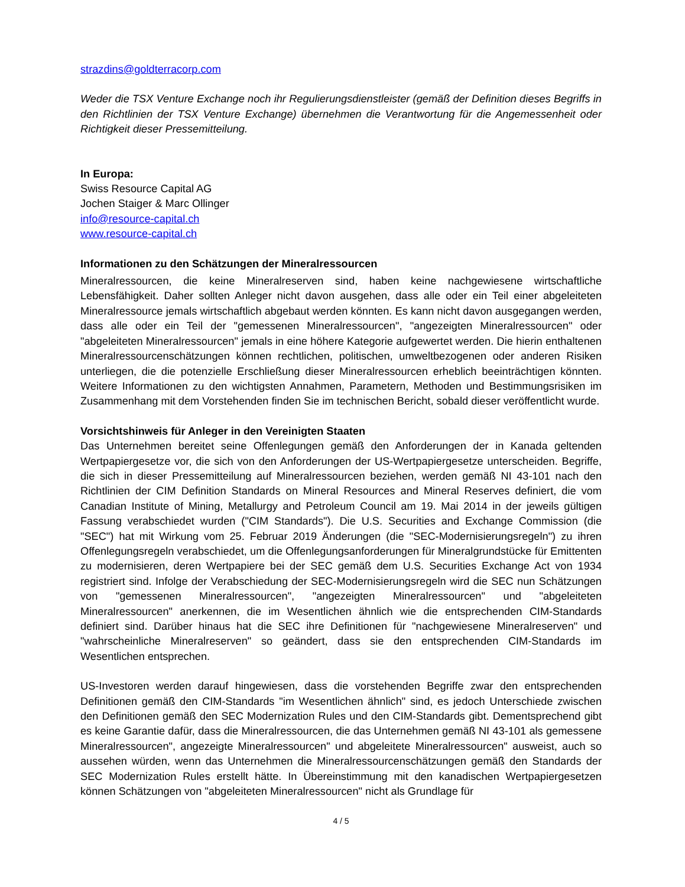strazdins@goldterracorp.com
Weder die TSX Venture Exchange noch ihr Regulierungsdienstleister (gemäß der Definition dieses Begriffs in den Richtlinien der TSX Venture Exchange) übernehmen die Verantwortung für die Angemessenheit oder Richtigkeit dieser Pressemitteilung.
In Europa:
Swiss Resource Capital AG
Jochen Staiger & Marc Ollinger
info@resource-capital.ch
www.resource-capital.ch
Informationen zu den Schätzungen der Mineralressourcen
Mineralressourcen, die keine Mineralreserven sind, haben keine nachgewiesene wirtschaftliche Lebensfähigkeit. Daher sollten Anleger nicht davon ausgehen, dass alle oder ein Teil einer abgeleiteten Mineralressource jemals wirtschaftlich abgebaut werden könnten. Es kann nicht davon ausgegangen werden, dass alle oder ein Teil der "gemessenen Mineralressourcen", "angezeigten Mineralressourcen" oder "abgeleiteten Mineralressourcen" jemals in eine höhere Kategorie aufgewertet werden. Die hierin enthaltenen Mineralressourcenschätzungen können rechtlichen, politischen, umweltbezogenen oder anderen Risiken unterliegen, die die potenzielle Erschließung dieser Mineralressourcen erheblich beeinträchtigen könnten. Weitere Informationen zu den wichtigsten Annahmen, Parametern, Methoden und Bestimmungsrisiken im Zusammenhang mit dem Vorstehenden finden Sie im technischen Bericht, sobald dieser veröffentlicht wurde.
Vorsichtshinweis für Anleger in den Vereinigten Staaten
Das Unternehmen bereitet seine Offenlegungen gemäß den Anforderungen der in Kanada geltenden Wertpapiergesetze vor, die sich von den Anforderungen der US-Wertpapiergesetze unterscheiden. Begriffe, die sich in dieser Pressemitteilung auf Mineralressourcen beziehen, werden gemäß NI 43-101 nach den Richtlinien der CIM Definition Standards on Mineral Resources and Mineral Reserves definiert, die vom Canadian Institute of Mining, Metallurgy and Petroleum Council am 19. Mai 2014 in der jeweils gültigen Fassung verabschiedet wurden ("CIM Standards"). Die U.S. Securities and Exchange Commission (die "SEC") hat mit Wirkung vom 25. Februar 2019 Änderungen (die "SEC-Modernisierungsregeln") zu ihren Offenlegungsregeln verabschiedet, um die Offenlegungsanforderungen für Mineralgrundstücke für Emittenten zu modernisieren, deren Wertpapiere bei der SEC gemäß dem U.S. Securities Exchange Act von 1934 registriert sind. Infolge der Verabschiedung der SEC-Modernisierungsregeln wird die SEC nun Schätzungen von "gemessenen Mineralressourcen", "angezeigten Mineralressourcen" und "abgeleiteten Mineralressourcen" anerkennen, die im Wesentlichen ähnlich wie die entsprechenden CIM-Standards definiert sind. Darüber hinaus hat die SEC ihre Definitionen für "nachgewiesene Mineralreserven" und "wahrscheinliche Mineralreserven" so geändert, dass sie den entsprechenden CIM-Standards im Wesentlichen entsprechen.
US-Investoren werden darauf hingewiesen, dass die vorstehenden Begriffe zwar den entsprechenden Definitionen gemäß den CIM-Standards "im Wesentlichen ähnlich" sind, es jedoch Unterschiede zwischen den Definitionen gemäß den SEC Modernization Rules und den CIM-Standards gibt. Dementsprechend gibt es keine Garantie dafür, dass die Mineralressourcen, die das Unternehmen gemäß NI 43-101 als gemessene Mineralressourcen", angezeigte Mineralressourcen" und abgeleitete Mineralressourcen" ausweist, auch so aussehen würden, wenn das Unternehmen die Mineralressourcenschätzungen gemäß den Standards der SEC Modernization Rules erstellt hätte. In Übereinstimmung mit den kanadischen Wertpapiergesetzen können Schätzungen von "abgeleiteten Mineralressourcen" nicht als Grundlage für
4 / 5